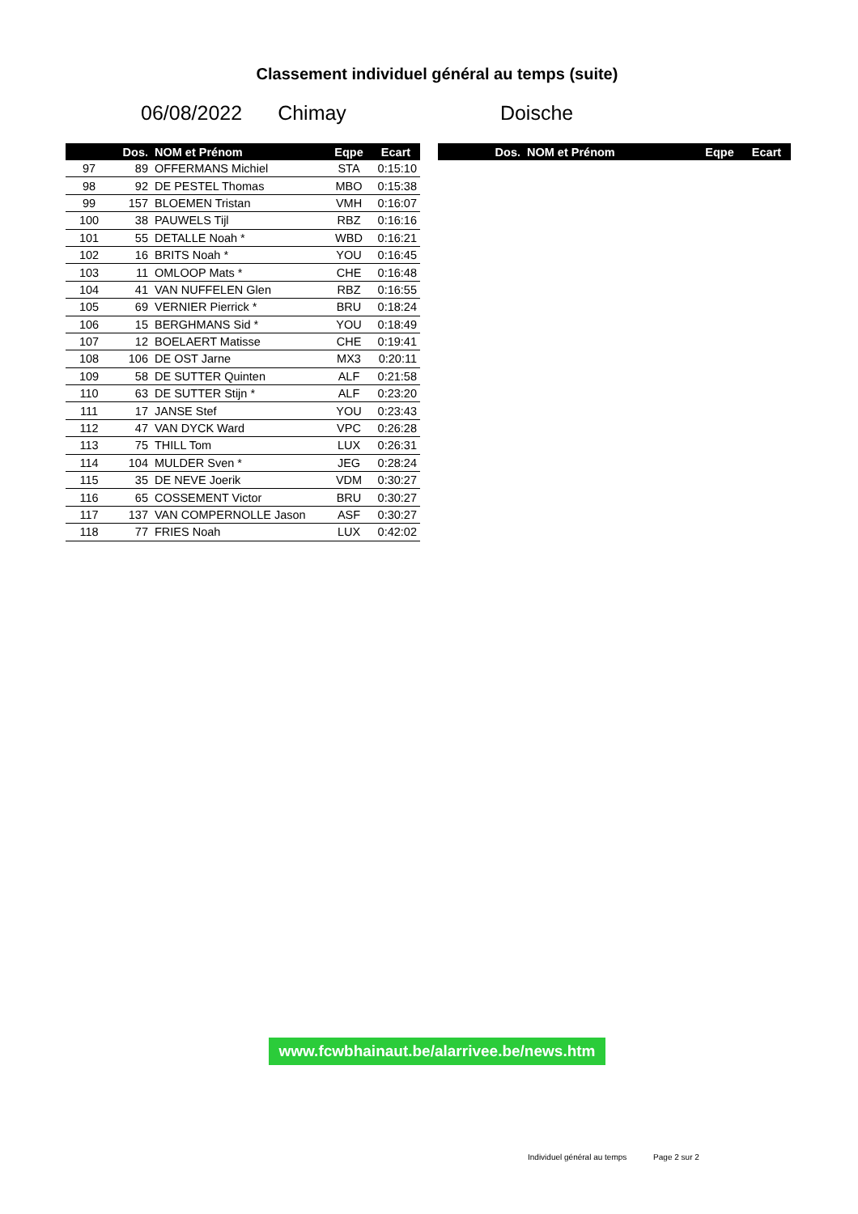Classement individuel général au temps (suite)
06/08/2022 Chimay Doische
| | Dos. | NOM et Prénom | Eqpe | Ecart |
| --- | --- | --- | --- | --- |
| 97 | 89 | OFFERMANS Michiel | STA | 0:15:10 |
| 98 | 92 | DE PESTEL Thomas | MBO | 0:15:38 |
| 99 | 157 | BLOEMEN Tristan | VMH | 0:16:07 |
| 100 | 38 | PAUWELS Tijl | RBZ | 0:16:16 |
| 101 | 55 | DETALLE Noah * | WBD | 0:16:21 |
| 102 | 16 | BRITS Noah * | YOU | 0:16:45 |
| 103 | 11 | OMLOOP Mats * | CHE | 0:16:48 |
| 104 | 41 | VAN NUFFELEN Glen | RBZ | 0:16:55 |
| 105 | 69 | VERNIER Pierrick * | BRU | 0:18:24 |
| 106 | 15 | BERGHMANS Sid * | YOU | 0:18:49 |
| 107 | 12 | BOELAERT Matisse | CHE | 0:19:41 |
| 108 | 106 | DE OST Jarne | MX3 | 0:20:11 |
| 109 | 58 | DE SUTTER Quinten | ALF | 0:21:58 |
| 110 | 63 | DE SUTTER Stijn * | ALF | 0:23:20 |
| 111 | 17 | JANSE Stef | YOU | 0:23:43 |
| 112 | 47 | VAN DYCK Ward | VPC | 0:26:28 |
| 113 | 75 | THILL Tom | LUX | 0:26:31 |
| 114 | 104 | MULDER Sven * | JEG | 0:28:24 |
| 115 | 35 | DE NEVE Joerik | VDM | 0:30:27 |
| 116 | 65 | COSSEMENT Victor | BRU | 0:30:27 |
| 117 | 137 | VAN COMPERNOLLE Jason | ASF | 0:30:27 |
| 118 | 77 | FRIES Noah | LUX | 0:42:02 |
| | Dos. | NOM et Prénom | Eqpe | Ecart |
| --- | --- | --- | --- | --- |
www.fcwbhainaut.be/alarrivee.be/news.htm
Individuel général au temps Page 2 sur 2